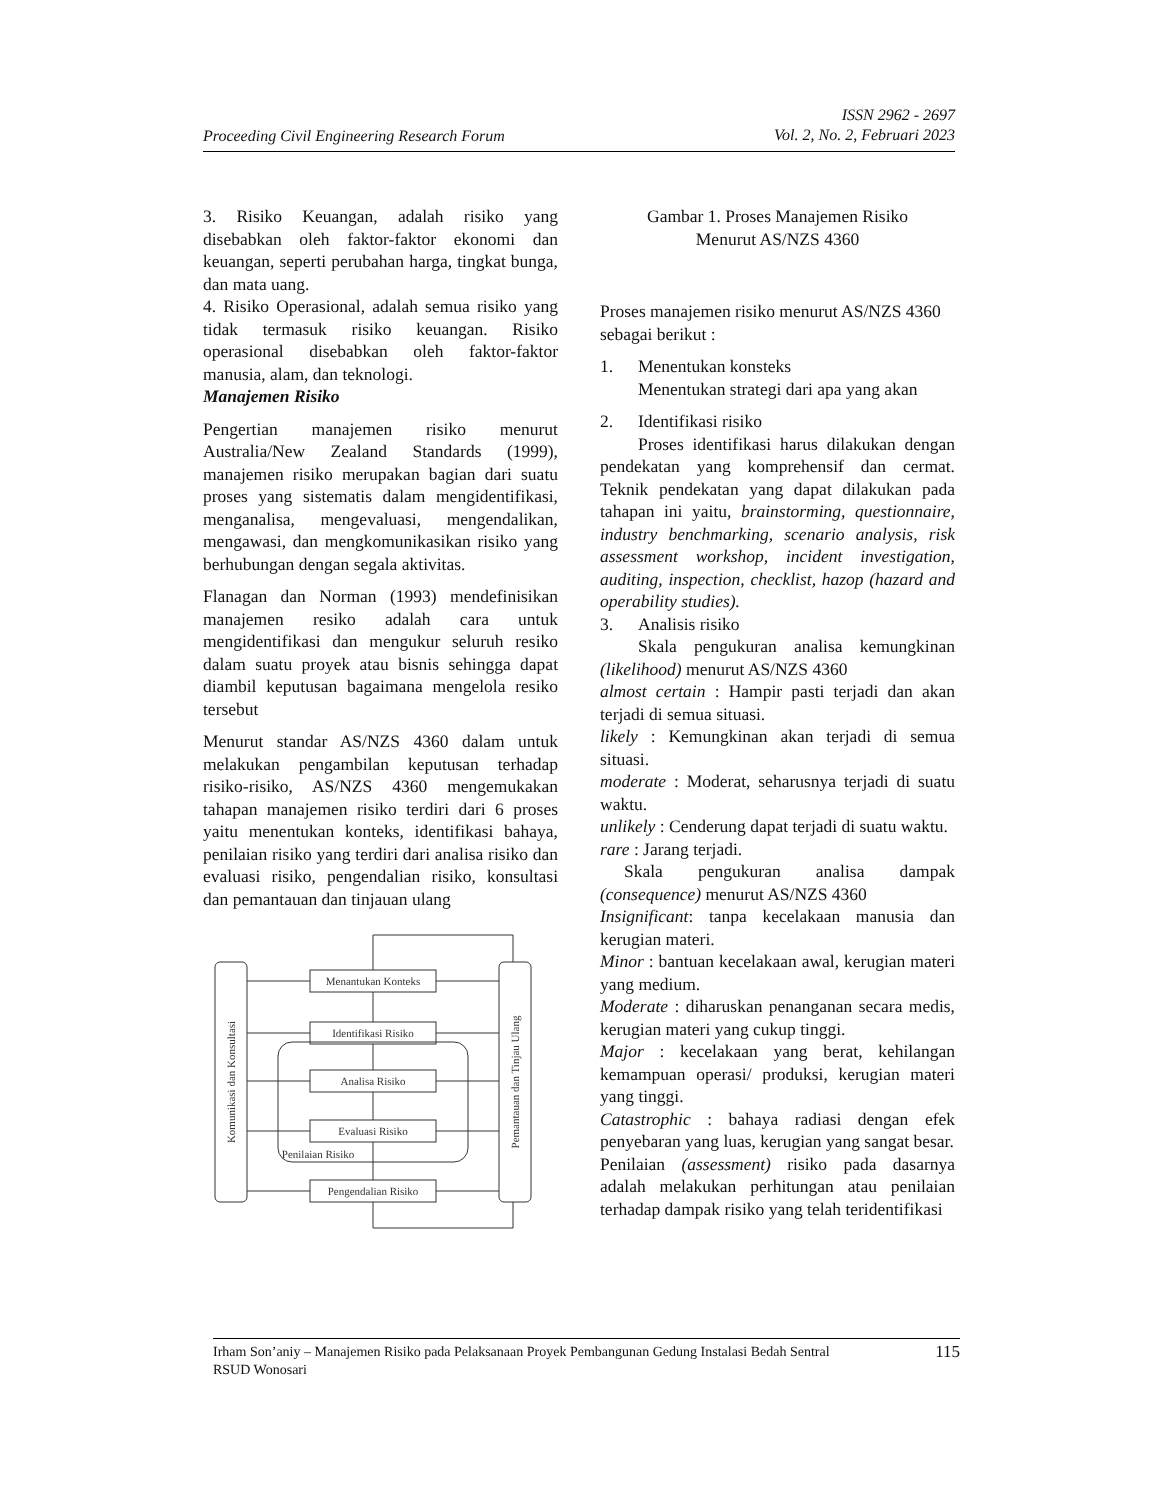Proceeding Civil Engineering Research Forum
ISSN 2962 - 2697
Vol. 2, No. 2, Februari 2023
3. Risiko Keuangan, adalah risiko yang disebabkan oleh faktor-faktor ekonomi dan keuangan, seperti perubahan harga, tingkat bunga, dan mata uang.
4. Risiko Operasional, adalah semua risiko yang tidak termasuk risiko keuangan. Risiko operasional disebabkan oleh faktor-faktor manusia, alam, dan teknologi.
Manajemen Risiko
Pengertian manajemen risiko menurut Australia/New Zealand Standards (1999), manajemen risiko merupakan bagian dari suatu proses yang sistematis dalam mengidentifikasi, menganalisa, mengevaluasi, mengendalikan, mengawasi, dan mengkomunikasikan risiko yang berhubungan dengan segala aktivitas.
Flanagan dan Norman (1993) mendefinisikan manajemen resiko adalah cara untuk mengidentifikasi dan mengukur seluruh resiko dalam suatu proyek atau bisnis sehingga dapat diambil keputusan bagaimana mengelola resiko tersebut
Menurut standar AS/NZS 4360 dalam untuk melakukan pengambilan keputusan terhadap risiko-risiko, AS/NZS 4360 mengemukakan tahapan manajemen risiko terdiri dari 6 proses yaitu menentukan konteks, identifikasi bahaya, penilaian risiko yang terdiri dari analisa risiko dan evaluasi risiko, pengendalian risiko, konsultasi dan pemantauan dan tinjauan ulang
Menantukan Konteks
Identifikasi Risiko
Analisa Risiko
Evaluasi Risiko
Pengendalian Risiko
Penilaian Risiko
Komunikasi dan Konsultasi
Pemantauan dan Tinjau Ulang
Gambar 1. Proses Manajemen Risiko
Menurut AS/NZS 4360
Proses manajemen risiko menurut AS/NZS 4360 sebagai berikut :
1. Menentukan konsteks
Menentukan strategi dari apa yang akan
2. Identifikasi risiko
Proses identifikasi harus dilakukan dengan pendekatan yang komprehensif dan cermat. Teknik pendekatan yang dapat dilakukan pada tahapan ini yaitu, brainstorming, questionnaire, industry benchmarking, scenario analysis, risk assessment workshop, incident investigation, auditing, inspection, checklist, hazop (hazard and operability studies).
3. Analisis risiko
Skala pengukuran analisa kemungkinan (likelihood) menurut AS/NZS 4360
almost certain : Hampir pasti terjadi dan akan terjadi di semua situasi.
likely : Kemungkinan akan terjadi di semua situasi.
moderate : Moderat, seharusnya terjadi di suatu waktu.
unlikely : Cenderung dapat terjadi di suatu waktu.
rare : Jarang terjadi.
Skala pengukuran analisa dampak (consequence) menurut AS/NZS 4360
Insignificant: tanpa kecelakaan manusia dan kerugian materi.
Minor : bantuan kecelakaan awal, kerugian materi yang medium.
Moderate : diharuskan penanganan secara medis, kerugian materi yang cukup tinggi.
Major : kecelakaan yang berat, kehilangan kemampuan operasi/ produksi, kerugian materi yang tinggi.
Catastrophic : bahaya radiasi dengan efek penyebaran yang luas, kerugian yang sangat besar.
Penilaian (assessment) risiko pada dasarnya adalah melakukan perhitungan atau penilaian terhadap dampak risiko yang telah teridentifikasi
Irham Son’aniy – Manajemen Risiko pada Pelaksanaan Proyek Pembangunan Gedung Instalasi Bedah Sentral
RSUD Wonosari
115